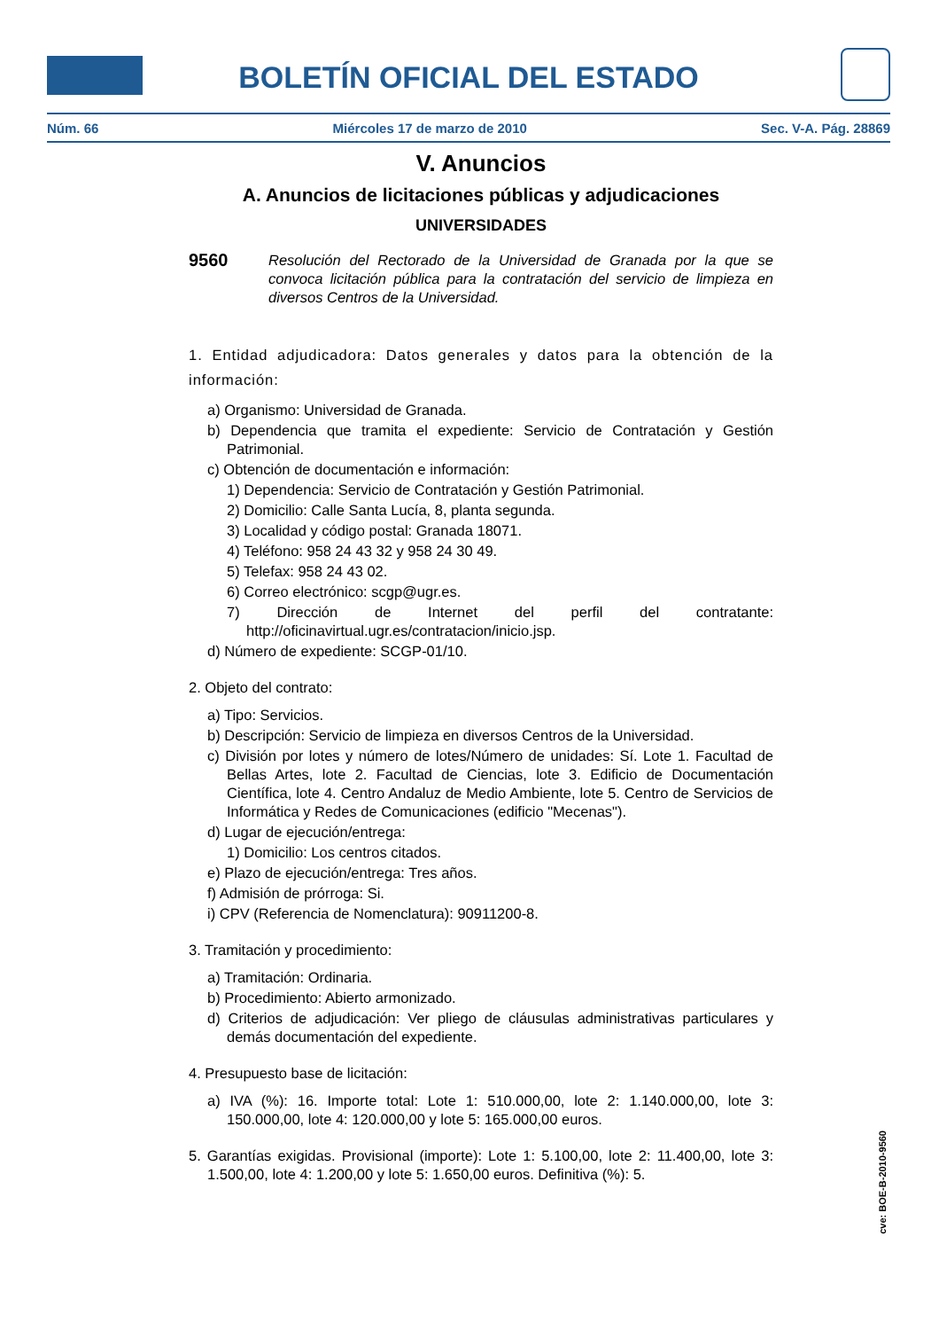BOLETÍN OFICIAL DEL ESTADO
Núm. 66 Miércoles 17 de marzo de 2010 Sec. V-A. Pág. 28869
V. Anuncios
A. Anuncios de licitaciones públicas y adjudicaciones
UNIVERSIDADES
9560
Resolución del Rectorado de la Universidad de Granada por la que se convoca licitación pública para la contratación del servicio de limpieza en diversos Centros de la Universidad.
1. Entidad adjudicadora: Datos generales y datos para la obtención de la información:
a) Organismo: Universidad de Granada.
b) Dependencia que tramita el expediente: Servicio de Contratación y Gestión Patrimonial.
c) Obtención de documentación e información:
1) Dependencia: Servicio de Contratación y Gestión Patrimonial.
2) Domicilio: Calle Santa Lucía, 8, planta segunda.
3) Localidad y código postal: Granada 18071.
4) Teléfono: 958 24 43 32 y 958 24 30 49.
5) Telefax: 958 24 43 02.
6) Correo electrónico: scgp@ugr.es.
7) Dirección de Internet del perfil del contratante: http://oficinavirtual.ugr.es/contratacion/inicio.jsp.
d) Número de expediente: SCGP-01/10.
2. Objeto del contrato:
a) Tipo: Servicios.
b) Descripción: Servicio de limpieza en diversos Centros de la Universidad.
c) División por lotes y número de lotes/Número de unidades: Sí. Lote 1. Facultad de Bellas Artes, lote 2. Facultad de Ciencias, lote 3. Edificio de Documentación Científica, lote 4. Centro Andaluz de Medio Ambiente, lote 5. Centro de Servicios de Informática y Redes de Comunicaciones (edificio "Mecenas").
d) Lugar de ejecución/entrega:
1) Domicilio: Los centros citados.
e) Plazo de ejecución/entrega: Tres años.
f) Admisión de prórroga: Si.
i) CPV (Referencia de Nomenclatura): 90911200-8.
3. Tramitación y procedimiento:
a) Tramitación: Ordinaria.
b) Procedimiento: Abierto armonizado.
d) Criterios de adjudicación: Ver pliego de cláusulas administrativas particulares y demás documentación del expediente.
4. Presupuesto base de licitación:
a) IVA (%): 16. Importe total: Lote 1: 510.000,00, lote 2: 1.140.000,00, lote 3: 150.000,00, lote 4: 120.000,00 y lote 5: 165.000,00 euros.
5. Garantías exigidas. Provisional (importe): Lote 1: 5.100,00, lote 2: 11.400,00, lote 3: 1.500,00, lote 4: 1.200,00 y lote 5: 1.650,00 euros. Definitiva (%): 5.
cve: BOE-B-2010-9560